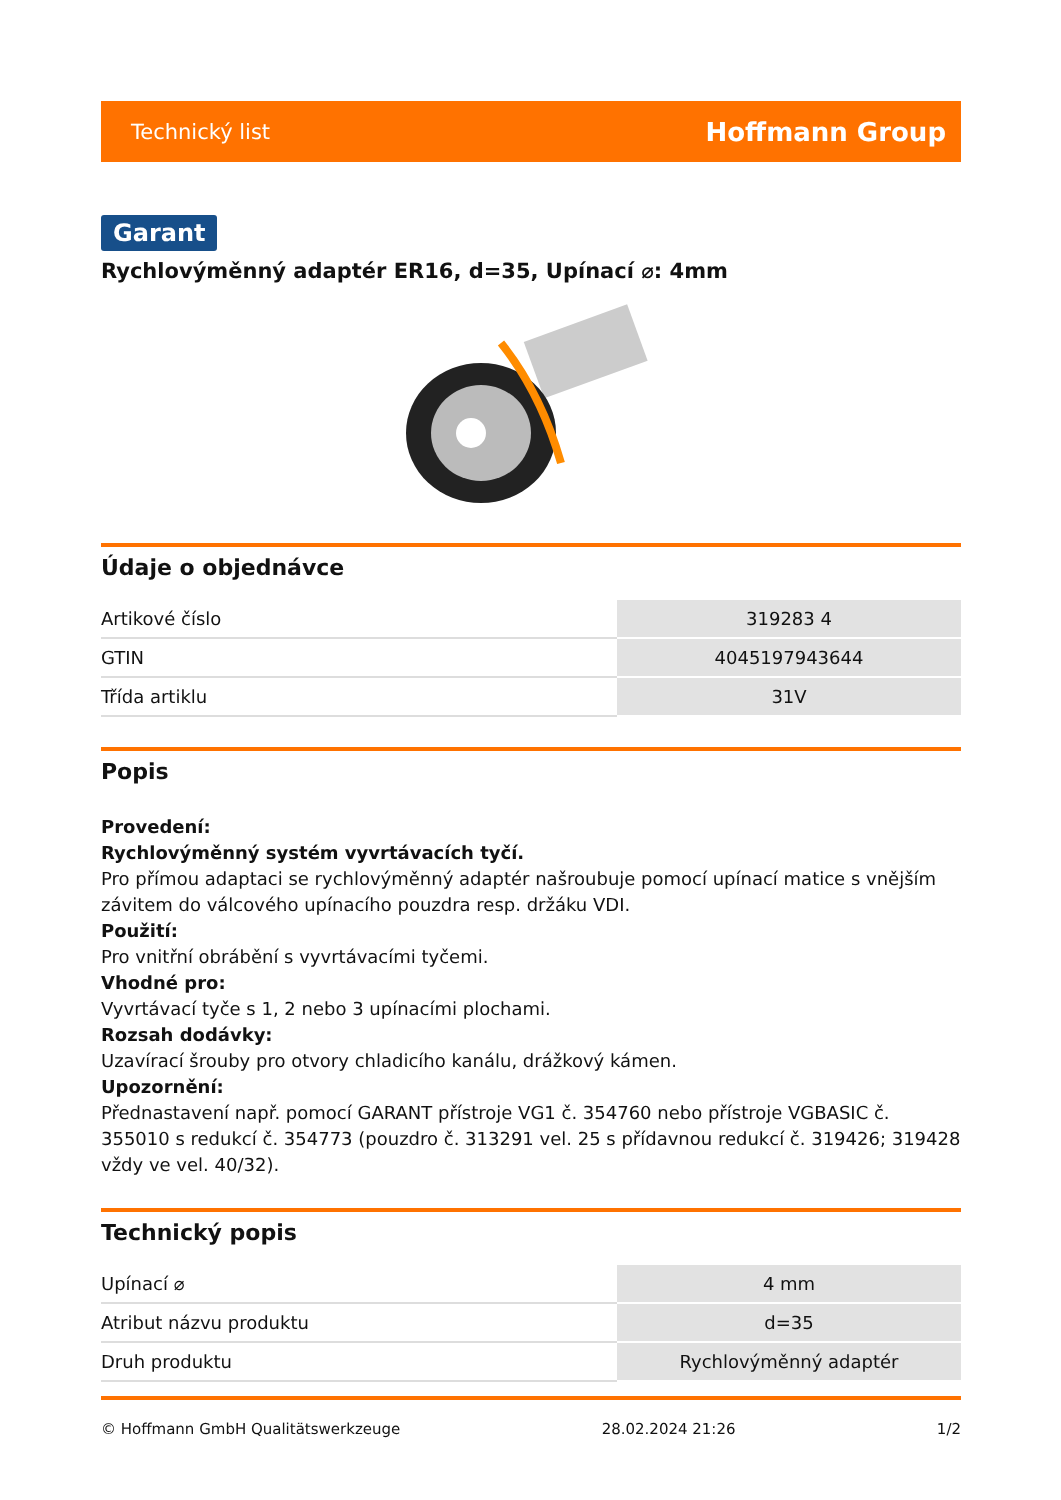Technický list Hoffmann Group
Garant
Rychlovýměnný adaptér ER16, d=35, Upínací ⌀: 4mm
Údaje o objednávce
| Artikové číslo | 319283 4 |
| GTIN | 4045197943644 |
| Třída artiklu | 31V |
Popis
Provedení:
Rychlovýměnný systém vyvrtávacích tyčí.
Pro přímou adaptaci se rychlovýměnný adaptér našroubuje pomocí upínací matice s vnějším závitem do válcového upínacího pouzdra resp. držáku VDI.
Použití:
Pro vnitřní obrábění s vyvrtávacími tyčemi.
Vhodné pro:
Vyvrtávací tyče s 1, 2 nebo 3 upínacími plochami.
Rozsah dodávky:
Uzavírací šrouby pro otvory chladicího kanálu, drážkový kámen.
Upozornění:
Přednastavení např. pomocí GARANT přístroje VG1 č. 354760 nebo přístroje VGBASIC č. 355010 s redukcí č. 354773 (pouzdro č. 313291 vel. 25 s přídavnou redukcí č. 319426; 319428 vždy ve vel. 40/32).
Technický popis
| Upínací ⌀ | 4 mm |
| Atribut názvu produktu | d=35 |
| Druh produktu | Rychlovýměnný adaptér |
© Hoffmann GmbH Qualitätswerkzeuge 28.02.2024 21:26 1/2